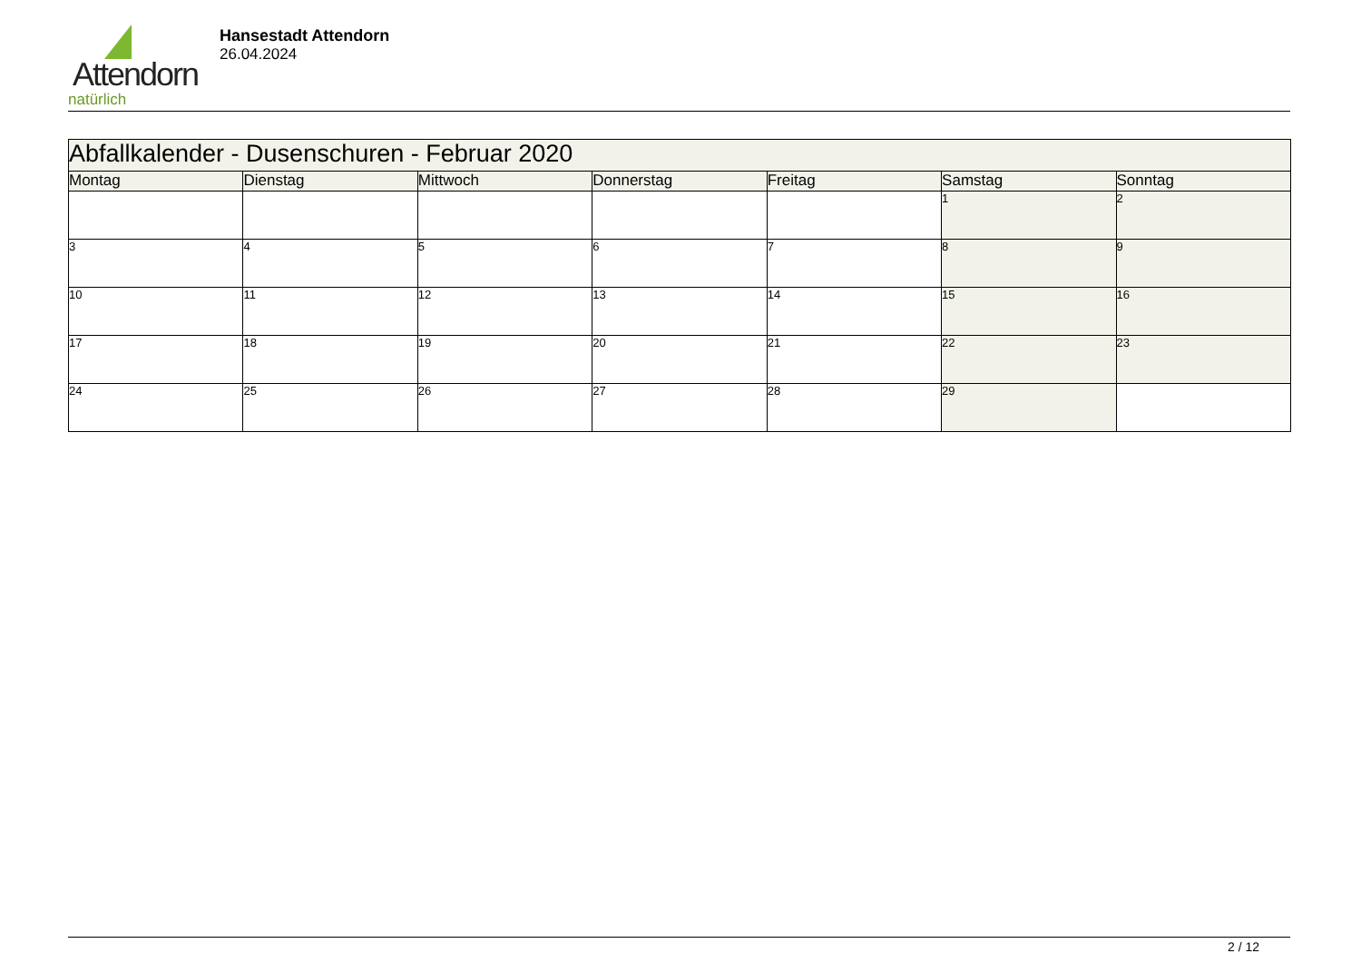Attendorn
natürlich
Hansestadt Attendorn
26.04.2024
| Abfallkalender - Dusenschuren - Februar 2020 | | | | | | |
| Montag | Dienstag | Mittwoch | Donnerstag | Freitag | Samstag | Sonntag |
| | | | | | 1 | 2 |
| 3 | 4 | 5 | 6 | 7 | 8 | 9 |
| 10 | 11 | 12 | 13 | 14 | 15 | 16 |
| 17 | 18 | 19 | 20 | 21 | 22 | 23 |
| 24 | 25 | 26 | 27 | 28 | 29 | |
2 / 12